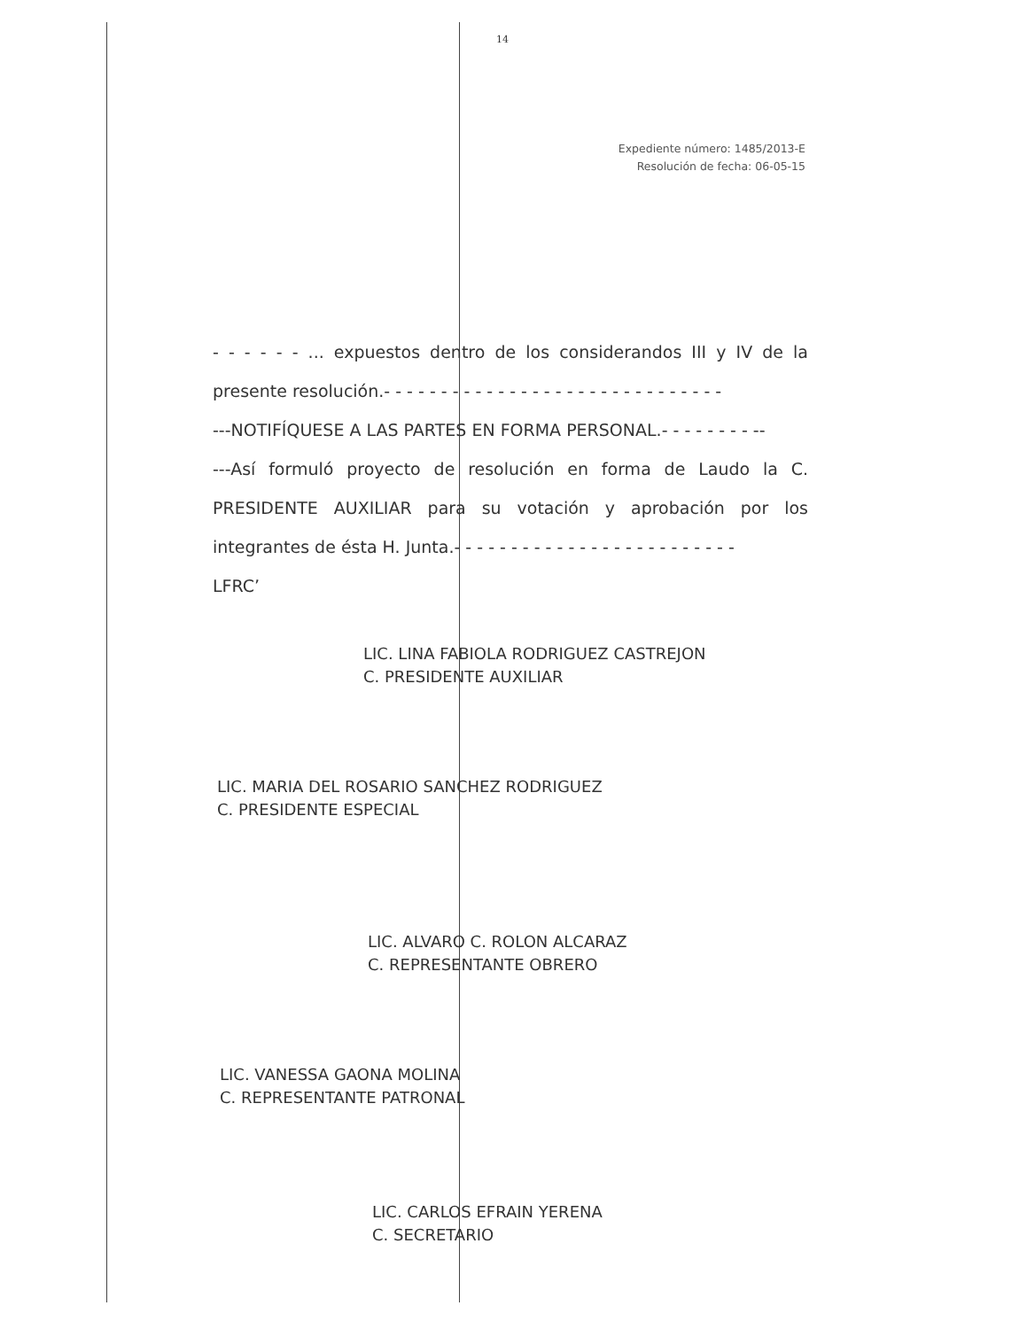14
Expediente número: 1485/2013-E
Resolución de fecha: 06-05-15
- - - - - - ... expuestos dentro de los considerandos III y IV de la presente resolución.- - - - - - - - - - - - - - - - - - - - - - - - - - - - - -
---NOTIFÍQUESE A LAS PARTES EN FORMA PERSONAL.- - - - - - - - --
---Así formuló proyecto de resolución en forma de Laudo la C. PRESIDENTE AUXILIAR para su votación y aprobación por los integrantes de ésta H. Junta.- - - - - - - - - - - - - - - - - - - - - - - - -
LFRC’
LIC. LINA FABIOLA RODRIGUEZ CASTREJON
C. PRESIDENTE AUXILIAR
LIC. MARIA DEL ROSARIO SANCHEZ RODRIGUEZ
C. PRESIDENTE ESPECIAL
LIC. ALVARO C. ROLON ALCARAZ
C. REPRESENTANTE OBRERO
LIC. VANESSA GAONA MOLINA
C. REPRESENTANTE PATRONAL
LIC. CARLOS EFRAIN YERENA
C. SECRETARIO